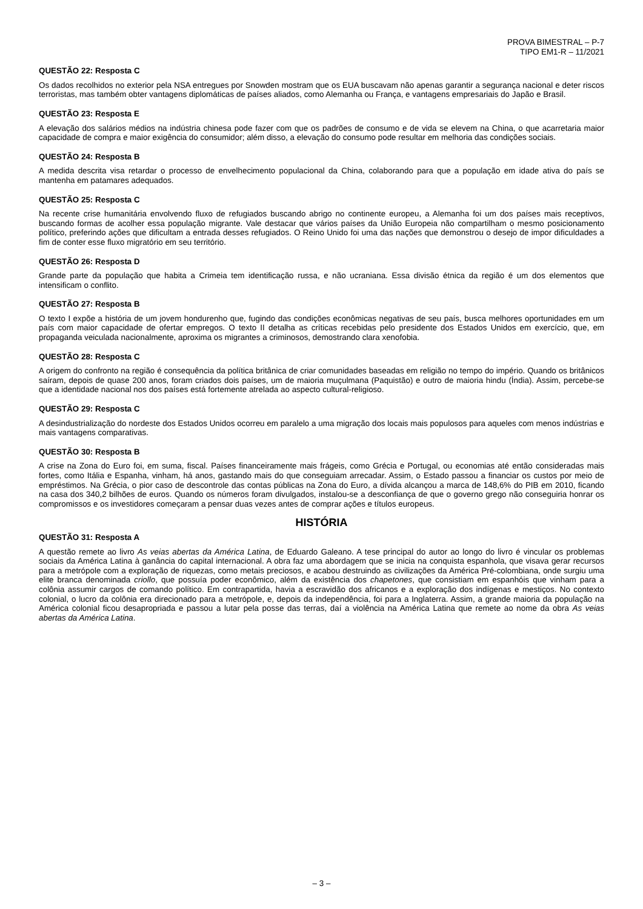PROVA BIMESTRAL – P-7
TIPO EM1-R – 11/2021
QUESTÃO 22: Resposta C
Os dados recolhidos no exterior pela NSA entregues por Snowden mostram que os EUA buscavam não apenas garantir a segurança nacional e deter riscos terroristas, mas também obter vantagens diplomáticas de países aliados, como Alemanha ou França, e vantagens empresariais do Japão e Brasil.
QUESTÃO 23: Resposta E
A elevação dos salários médios na indústria chinesa pode fazer com que os padrões de consumo e de vida se elevem na China, o que acarretaria maior capacidade de compra e maior exigência do consumidor; além disso, a elevação do consumo pode resultar em melhoria das condições sociais.
QUESTÃO 24: Resposta B
A medida descrita visa retardar o processo de envelhecimento populacional da China, colaborando para que a população em idade ativa do país se mantenha em patamares adequados.
QUESTÃO 25: Resposta C
Na recente crise humanitária envolvendo fluxo de refugiados buscando abrigo no continente europeu, a Alemanha foi um dos países mais receptivos, buscando formas de acolher essa população migrante. Vale destacar que vários países da União Europeia não compartilham o mesmo posicionamento político, preferindo ações que dificultam a entrada desses refugiados. O Reino Unido foi uma das nações que demonstrou o desejo de impor dificuldades a fim de conter esse fluxo migratório em seu território.
QUESTÃO 26: Resposta D
Grande parte da população que habita a Crimeia tem identificação russa, e não ucraniana. Essa divisão étnica da região é um dos elementos que intensificam o conflito.
QUESTÃO 27: Resposta B
O texto I expõe a história de um jovem hondurenho que, fugindo das condições econômicas negativas de seu país, busca melhores oportunidades em um país com maior capacidade de ofertar empregos. O texto II detalha as críticas recebidas pelo presidente dos Estados Unidos em exercício, que, em propaganda veiculada nacionalmente, aproxima os migrantes a criminosos, demostrando clara xenofobia.
QUESTÃO 28: Resposta C
A origem do confronto na região é consequência da política britânica de criar comunidades baseadas em religião no tempo do império. Quando os britânicos saíram, depois de quase 200 anos, foram criados dois países, um de maioria muçulmana (Paquistão) e outro de maioria hindu (Índia). Assim, percebe-se que a identidade nacional nos dos países está fortemente atrelada ao aspecto cultural-religioso.
QUESTÃO 29: Resposta C
A desindustrialização do nordeste dos Estados Unidos ocorreu em paralelo a uma migração dos locais mais populosos para aqueles com menos indústrias e mais vantagens comparativas.
QUESTÃO 30: Resposta B
A crise na Zona do Euro foi, em suma, fiscal. Países financeiramente mais frágeis, como Grécia e Portugal, ou economias até então consideradas mais fortes, como Itália e Espanha, vinham, há anos, gastando mais do que conseguiam arrecadar. Assim, o Estado passou a financiar os custos por meio de empréstimos. Na Grécia, o pior caso de descontrole das contas públicas na Zona do Euro, a dívida alcançou a marca de 148,6% do PIB em 2010, ficando na casa dos 340,2 bilhões de euros. Quando os números foram divulgados, instalou-se a desconfiança de que o governo grego não conseguiria honrar os compromissos e os investidores começaram a pensar duas vezes antes de comprar ações e títulos europeus.
HISTÓRIA
QUESTÃO 31: Resposta A
A questão remete ao livro As veias abertas da América Latina, de Eduardo Galeano. A tese principal do autor ao longo do livro é vincular os problemas sociais da América Latina à ganância do capital internacional. A obra faz uma abordagem que se inicia na conquista espanhola, que visava gerar recursos para a metrópole com a exploração de riquezas, como metais preciosos, e acabou destruindo as civilizações da América Pré-colombiana, onde surgiu uma elite branca denominada criollo, que possuía poder econômico, além da existência dos chapetones, que consistiam em espanhóis que vinham para a colônia assumir cargos de comando político. Em contrapartida, havia a escravidão dos africanos e a exploração dos indígenas e mestiços. No contexto colonial, o lucro da colônia era direcionado para a metrópole, e, depois da independência, foi para a Inglaterra. Assim, a grande maioria da população na América colonial ficou desapropriada e passou a lutar pela posse das terras, daí a violência na América Latina que remete ao nome da obra As veias abertas da América Latina.
– 3 –